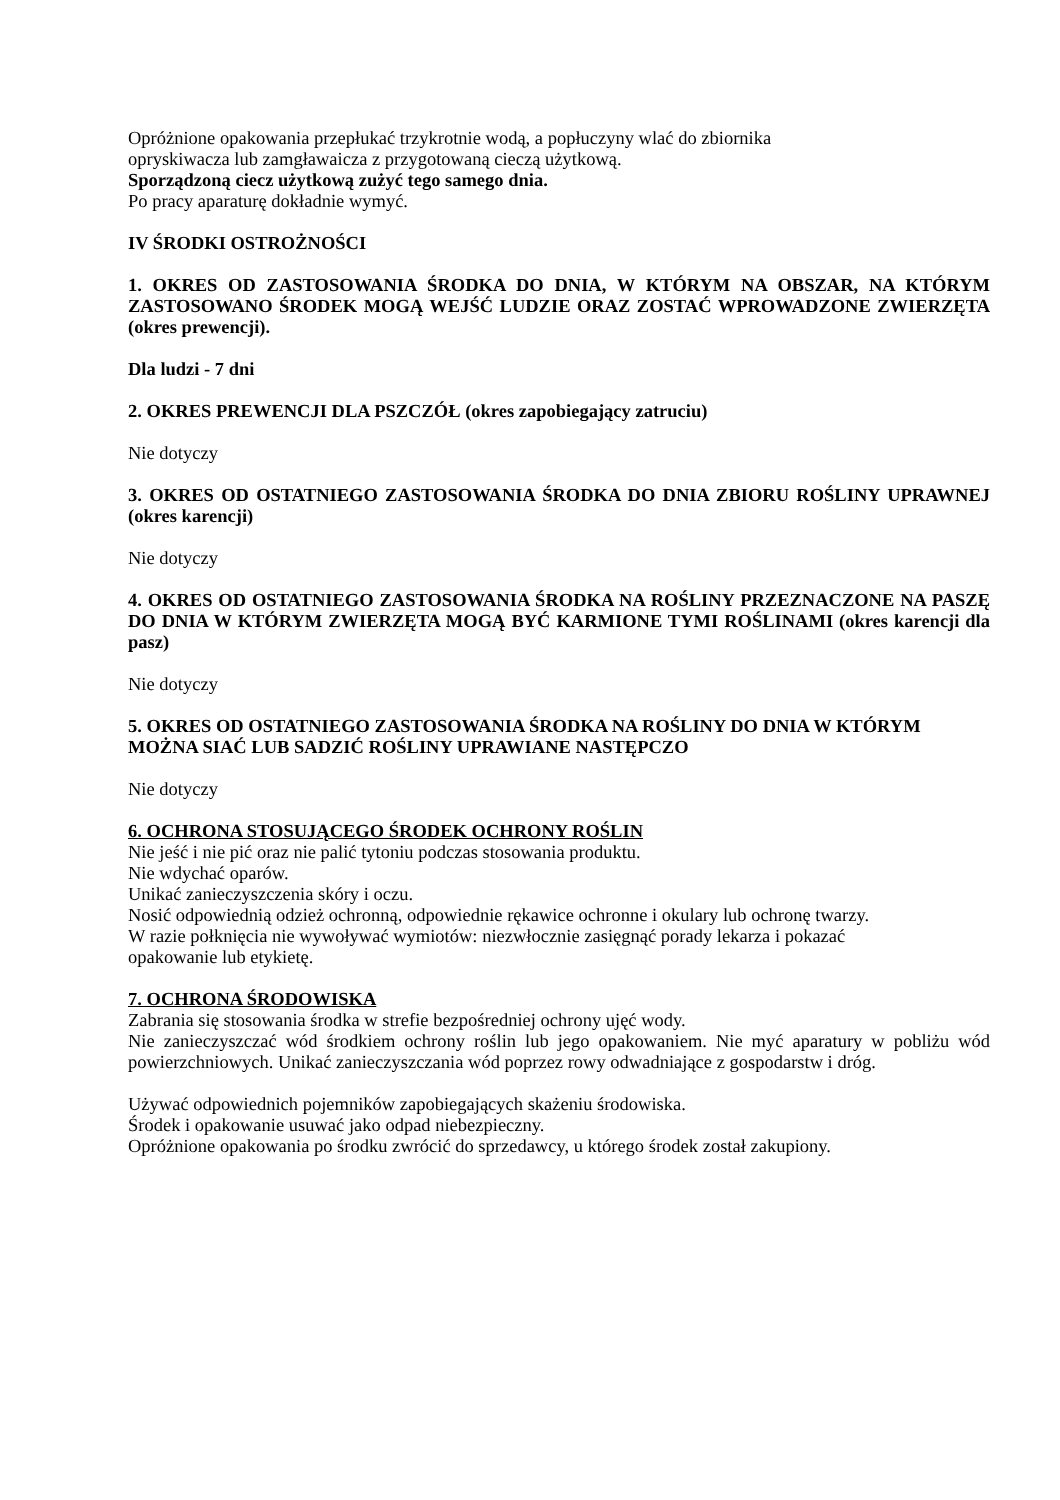Opróżnione opakowania przepłukać trzykrotnie wodą, a popłuczyny wlać do zbiornika
opryskiwacza lub zamgławaicza z przygotowaną cieczą użytkową.
Sporządzoną ciecz użytkową zużyć tego samego dnia.
Po pracy aparaturę dokładnie wymyć.
IV ŚRODKI OSTROŻNOŚCI
1. OKRES OD ZASTOSOWANIA ŚRODKA DO DNIA, W KTÓRYM NA OBSZAR, NA KTÓRYM ZASTOSOWANO ŚRODEK MOGĄ WEJŚĆ LUDZIE ORAZ ZOSTAĆ WPROWADZONE ZWIERZĘTA (okres prewencji).
Dla ludzi - 7 dni
2. OKRES PREWENCJI DLA PSZCZÓŁ (okres zapobiegający zatruciu)
Nie dotyczy
3. OKRES OD OSTATNIEGO ZASTOSOWANIA ŚRODKA DO DNIA ZBIORU ROŚLINY UPRAWNEJ (okres karencji)
Nie dotyczy
4. OKRES OD OSTATNIEGO ZASTOSOWANIA ŚRODKA NA ROŚLINY PRZEZNACZONE NA PASZĘ DO DNIA W KTÓRYM ZWIERZĘTA MOGĄ BYĆ KARMIONE TYMI ROŚLINAMI (okres karencji dla pasz)
Nie dotyczy
5. OKRES OD OSTATNIEGO ZASTOSOWANIA ŚRODKA NA ROŚLINY DO DNIA W KTÓRYM MOŻNA SIAĆ LUB SADZIĆ ROŚLINY UPRAWIANE NASTĘPCZO
Nie dotyczy
6. OCHRONA STOSUJĄCEGO ŚRODEK OCHRONY ROŚLIN
Nie jeść i nie pić oraz nie palić tytoniu podczas stosowania produktu.
Nie wdychać oparów.
Unikać zanieczyszczenia skóry i oczu.
Nosić odpowiednią odzież ochronną, odpowiednie rękawice ochronne i okulary lub ochronę twarzy.
W razie połknięcia nie wywoływać wymiotów: niezwłocznie zasięgnąć porady lekarza i pokazać
opakowanie lub etykietę.
7. OCHRONA ŚRODOWISKA
Zabrania się stosowania środka w strefie bezpośredniej ochrony ujęć wody.
Nie zanieczyszczać wód środkiem ochrony roślin lub jego opakowaniem. Nie myć aparatury w pobliżu wód powierzchniowych. Unikać zanieczyszczania wód poprzez rowy odwadniające z gospodarstw i dróg.
Używać odpowiednich pojemników zapobiegających skażeniu środowiska.
Środek i opakowanie usuwać jako odpad niebezpieczny.
Opróżnione opakowania po środku zwrócić do sprzedawcy, u którego środek został zakupiony.